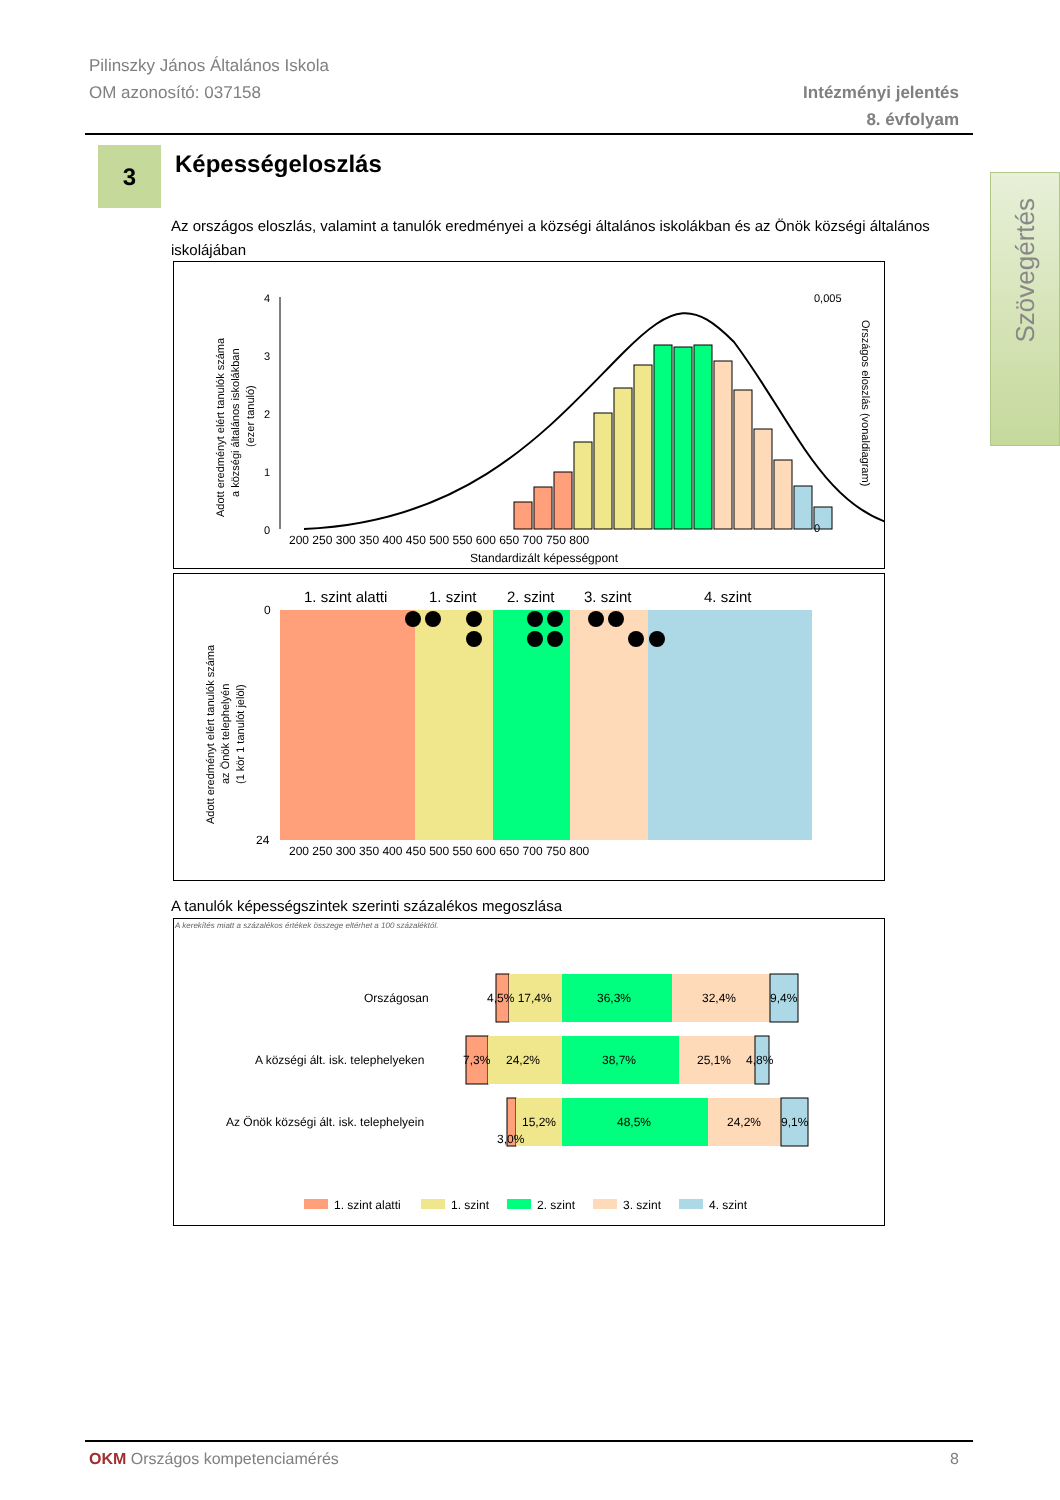Pilinszky János Általános Iskola
OM azonosító: 037158
Intézményi jelentés
8. évfolyam
3 Képességeloszlás
Szövegértés
Az országos eloszlás, valamint a tanulók eredményei a községi általános iskolákban és az Önök községi általános iskolájában
0
1
2
3
4
200 250 300 350 400 450 500 550 600 650 700 750 800
Standardizált képességpont
0,005
0
Adott eredményt elért tanulók száma
a községi általános iskolákban
(ezer tanuló)
Országos eloszlás (vonaldiagram)
1. szint alatti
1. szint
2. szint
3. szint
4. szint
0
24
200 250 300 350 400 450 500 550 600 650 700 750 800
Adott eredményt elért tanulók száma
az Önök telephelyén
(1 kör 1 tanulót jelöl)
A tanulók képességszintek szerinti százalékos megoszlása
A kerekítés miatt a százalékos értékek összege eltérhet a 100 százaléktól.
Országosan
4,5% 17,4%
36,3%
32,4%
9,4%
A községi ált. isk. telephelyeken
7,3%
24,2%
38,7%
25,1%
4,8%
Az Önök községi ált. isk. telephelyein
15,2%
48,5%
24,2%
9,1%
3,0%
1. szint alatti
1. szint
2. szint
3. szint
4. szint
OKM Országos kompetenciamérés 8